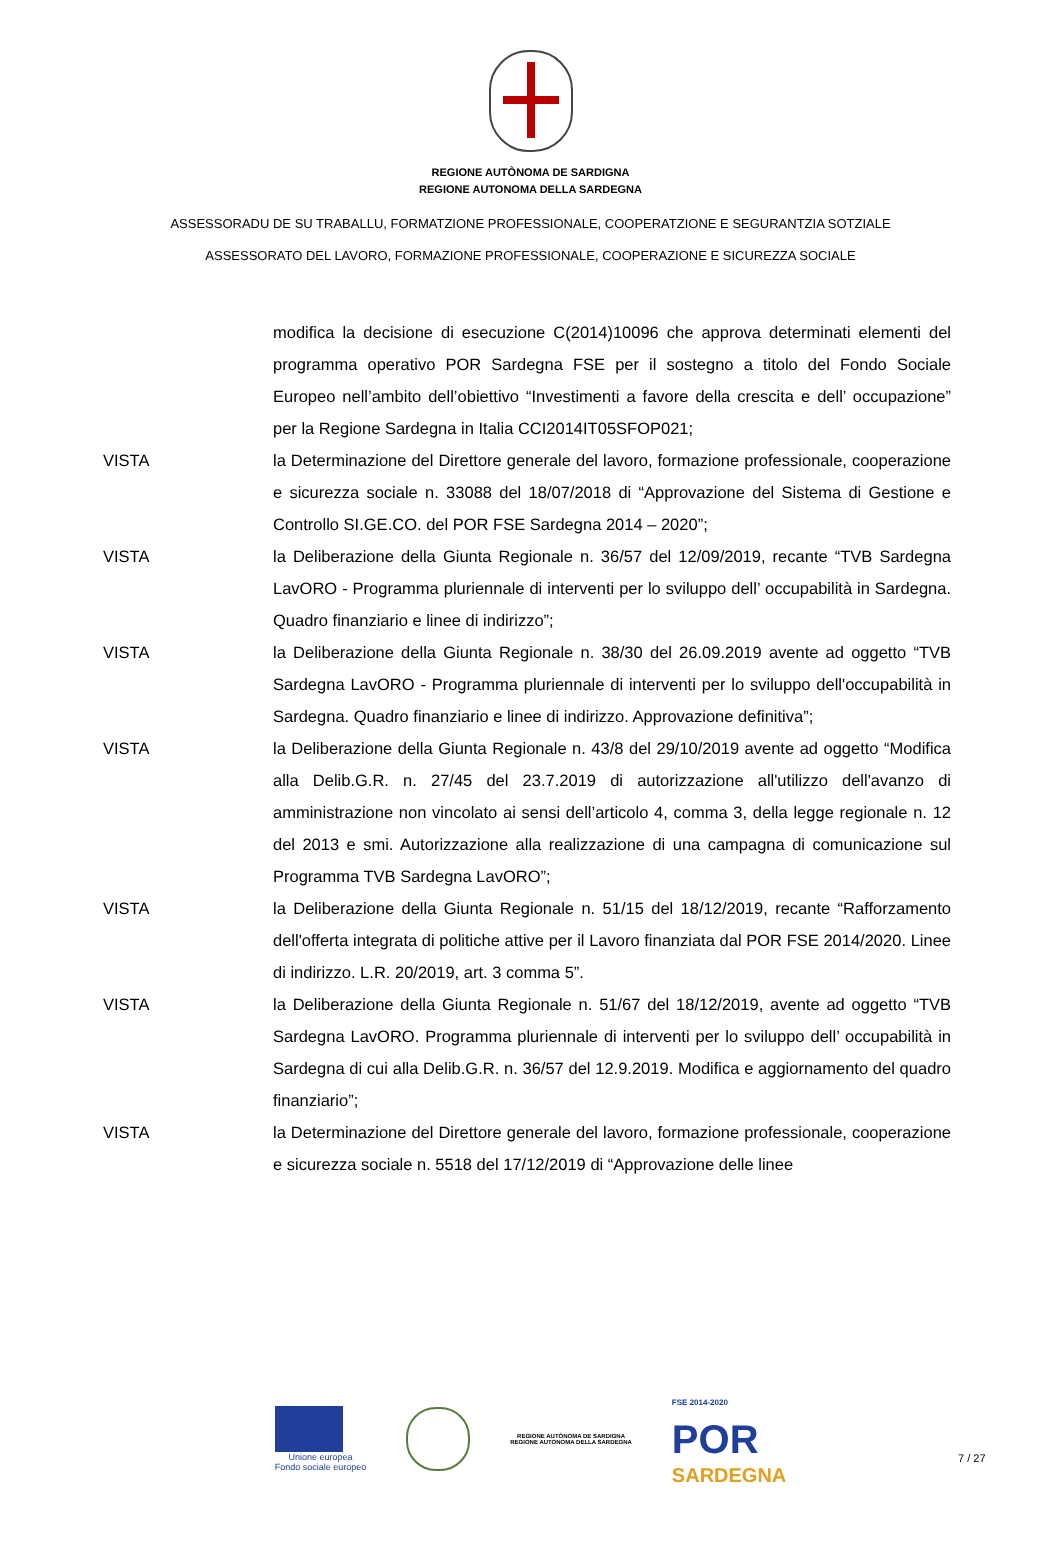REGIONE AUTÒNOMA DE SARDIGNA
REGIONE AUTONOMA DELLA SARDEGNA
ASSESSORADU DE SU TRABALLU, FORMATZIONE PROFESSIONALE, COOPERATZIONE E SEGURANTZIA SOTZIALE
ASSESSORATO DEL LAVORO, FORMAZIONE PROFESSIONALE, COOPERAZIONE E SICUREZZA SOCIALE
modifica la decisione di esecuzione C(2014)10096 che approva determinati elementi del programma operativo POR Sardegna FSE per il sostegno a titolo del Fondo Sociale Europeo nell’ambito dell’obiettivo “Investimenti a favore della crescita e dell’ occupazione” per la Regione Sardegna in Italia CCI2014IT05SFOP021;
VISTA la Determinazione del Direttore generale del lavoro, formazione professionale, cooperazione e sicurezza sociale n. 33088 del 18/07/2018 di “Approvazione del Sistema di Gestione e Controllo SI.GE.CO. del POR FSE Sardegna 2014 – 2020”;
VISTA la Deliberazione della Giunta Regionale n. 36/57 del 12/09/2019, recante “TVB Sardegna LavORO - Programma pluriennale di interventi per lo sviluppo dell’ occupabilità in Sardegna. Quadro finanziario e linee di indirizzo”;
VISTA la Deliberazione della Giunta Regionale n. 38/30 del 26.09.2019 avente ad oggetto “TVB Sardegna LavORO - Programma pluriennale di interventi per lo sviluppo dell'occupabilità in Sardegna. Quadro finanziario e linee di indirizzo. Approvazione definitiva”;
VISTA la Deliberazione della Giunta Regionale n. 43/8 del 29/10/2019 avente ad oggetto “Modifica alla Delib.G.R. n. 27/45 del 23.7.2019 di autorizzazione all'utilizzo dell'avanzo di amministrazione non vincolato ai sensi dell’articolo 4, comma 3, della legge regionale n. 12 del 2013 e smi. Autorizzazione alla realizzazione di una campagna di comunicazione sul Programma TVB Sardegna LavORO”;
VISTA la Deliberazione della Giunta Regionale n. 51/15 del 18/12/2019, recante “Rafforzamento dell'offerta integrata di politiche attive per il Lavoro finanziata dal POR FSE 2014/2020. Linee di indirizzo. L.R. 20/2019, art. 3 comma 5”.
VISTA la Deliberazione della Giunta Regionale n. 51/67 del 18/12/2019, avente ad oggetto “TVB Sardegna LavORO. Programma pluriennale di interventi per lo sviluppo dell’ occupabilità in Sardegna di cui alla Delib.G.R. n. 36/57 del 12.9.2019. Modifica e aggiornamento del quadro finanziario”;
VISTA la Determinazione del Direttore generale del lavoro, formazione professionale, cooperazione e sicurezza sociale n. 5518 del 17/12/2019 di “Approvazione delle linee
Unione europea
Fondo sociale europeo
REGIONE AUTÒNOMA DE SARDIGNA
REGIONE AUTONOMA DELLA SARDEGNA
FSE 2014-2020
POR
SARDEGNA
7 / 27